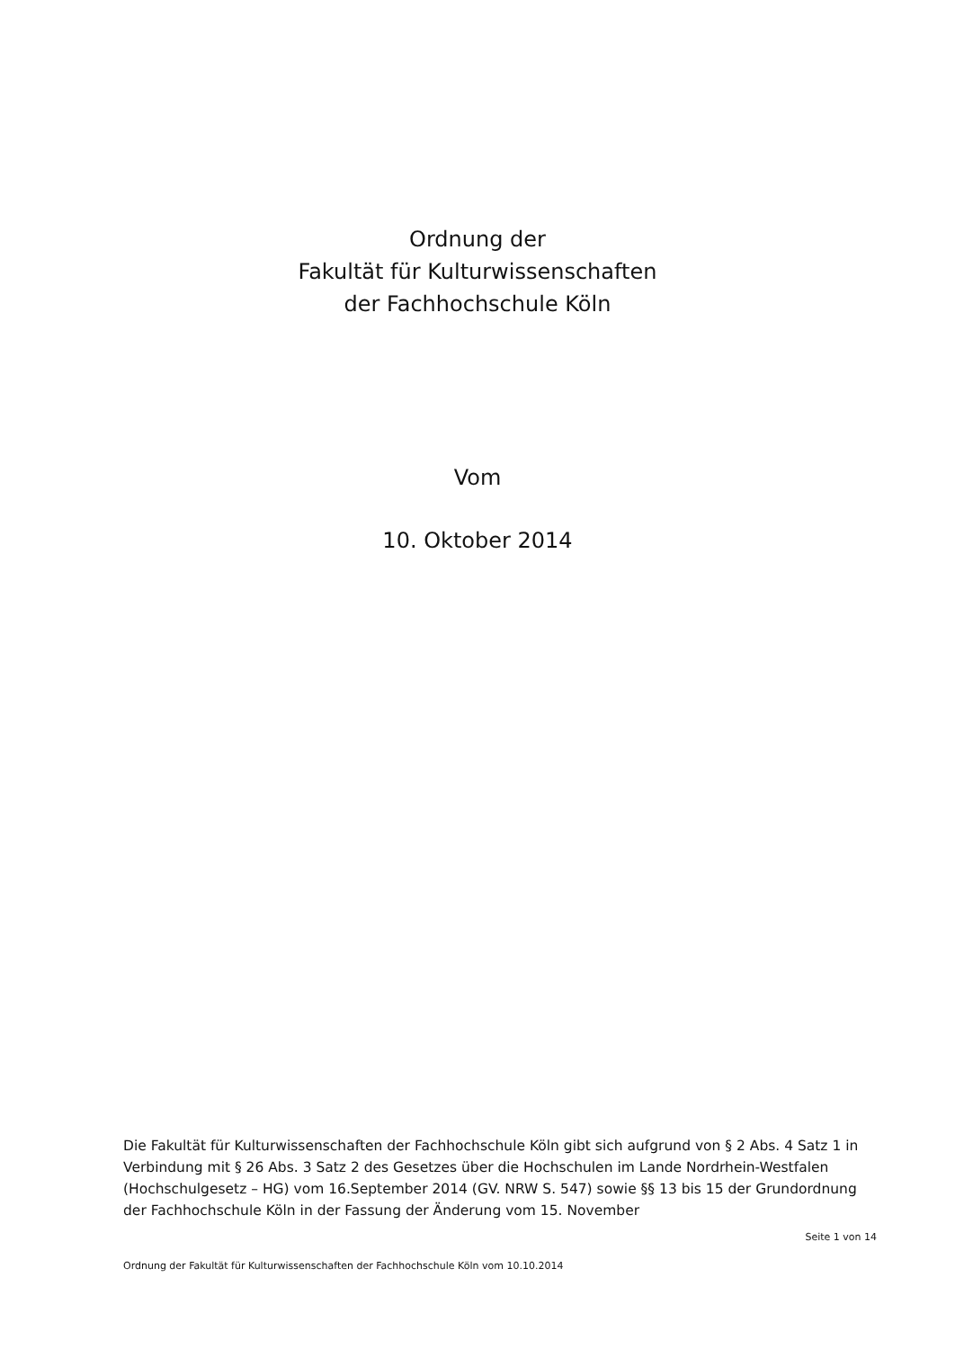Ordnung der
Fakultät für Kulturwissenschaften
der Fachhochschule Köln
Vom
10. Oktober 2014
Die Fakultät für Kulturwissenschaften der Fachhochschule Köln gibt sich aufgrund von § 2 Abs. 4 Satz 1 in Verbindung mit § 26 Abs. 3 Satz 2 des Gesetzes über die Hochschulen im Lande Nordrhein-Westfalen (Hochschulgesetz – HG) vom 16.September 2014 (GV. NRW S. 547) sowie §§ 13 bis 15 der Grundordnung der Fachhochschule Köln in der Fassung der Änderung vom 15. November
Seite 1 von 14
Ordnung der Fakultät für Kulturwissenschaften der Fachhochschule Köln vom 10.10.2014